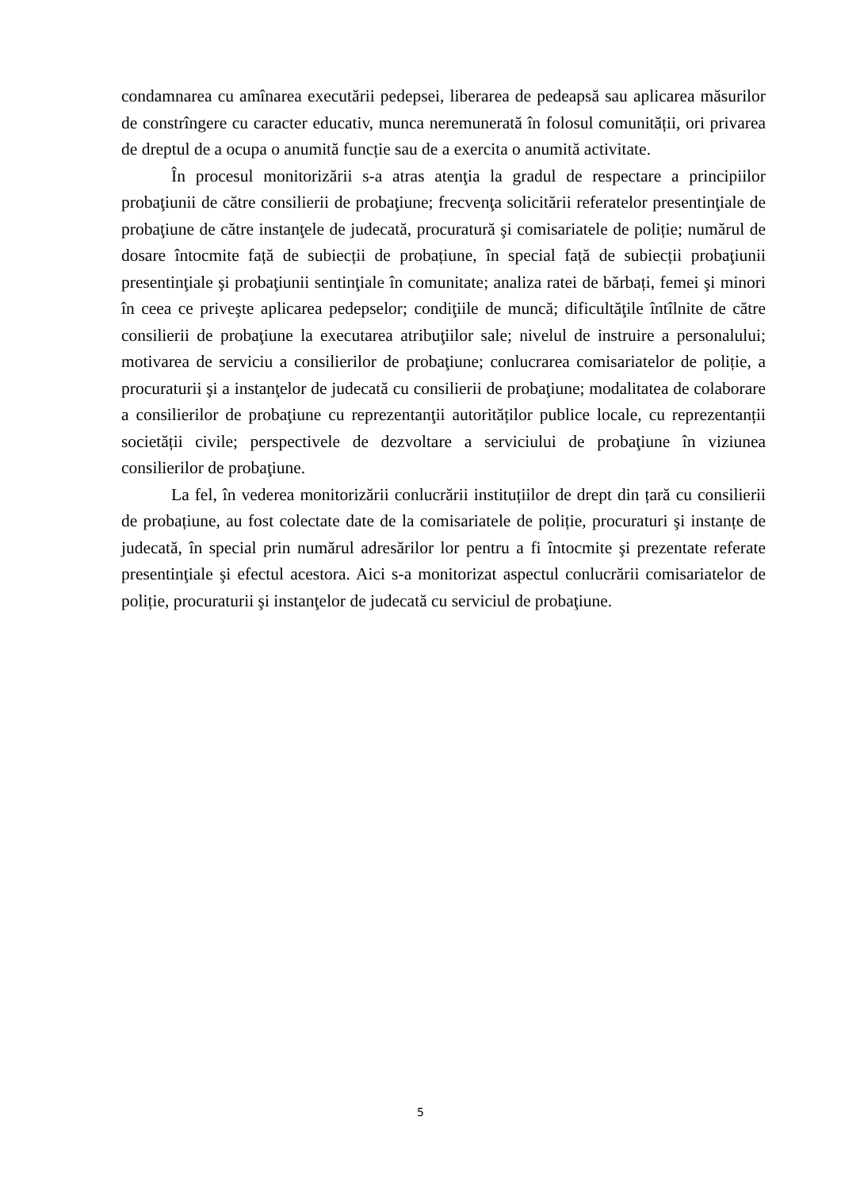condamnarea cu amînarea executării pedepsei, liberarea de pedeapsă sau aplicarea măsurilor de constrîngere cu caracter educativ, munca neremunerată în folosul comunității, ori privarea de dreptul de a ocupa o anumită funcție sau de a exercita o anumită activitate.
În procesul monitorizării s-a atras atenţia la gradul de respectare a principiilor probaţiunii de către consilierii de probaţiune; frecvenţa solicitării referatelor presentinţiale de probaţiune de către instanţele de judecată, procuratură şi comisariatele de poliție; numărul de dosare întocmite față de subiecții de probațiune, în special față de subiecții probaţiunii presentinţiale şi probaţiunii sentinţiale în comunitate; analiza ratei de bărbați, femei şi minori în ceea ce priveşte aplicarea pedepselor; condiţiile de muncă; dificultăţile întîlnite de către consilierii de probaţiune la executarea atribuţiilor sale; nivelul de instruire a personalului; motivarea de serviciu a consilierilor de probaţiune; conlucrarea comisariatelor de poliție, a procuraturii şi a instanţelor de judecată cu consilierii de probaţiune; modalitatea de colaborare a consilierilor de probaţiune cu reprezentanţii autorităților publice locale, cu reprezentanții societății civile; perspectivele de dezvoltare a serviciului de probaţiune în viziunea consilierilor de probaţiune.
La fel, în vederea monitorizării conlucrării instituțiilor de drept din țară cu consilierii de probațiune, au fost colectate date de la comisariatele de poliție, procuraturi şi instanțe de judecată, în special prin numărul adresărilor lor pentru a fi întocmite şi prezentate referate presentinţiale şi efectul acestora. Aici s-a monitorizat aspectul conlucrării comisariatelor de poliție, procuraturii şi instanţelor de judecată cu serviciul de probaţiune.
5